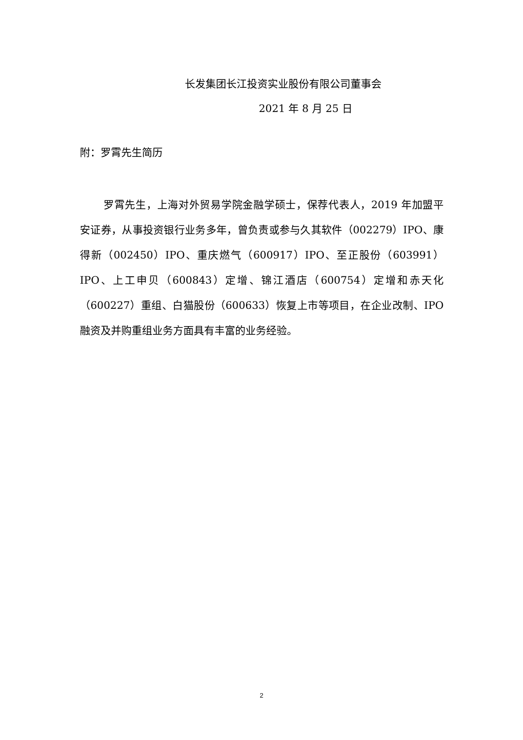长发集团长江投资实业股份有限公司董事会
2021 年 8 月 25 日
附：罗霄先生简历
罗霄先生，上海对外贸易学院金融学硕士，保荐代表人，2019 年加盟平安证券，从事投资银行业务多年，曾负责或参与久其软件（002279）IPO、康得新（002450）IPO、重庆燃气（600917）IPO、至正股份（603991）IPO、上工申贝（600843）定增、锦江酒店（600754）定增和赤天化（600227）重组、白猫股份（600633）恢复上市等项目，在企业改制、IPO 融资及并购重组业务方面具有丰富的业务经验。
2